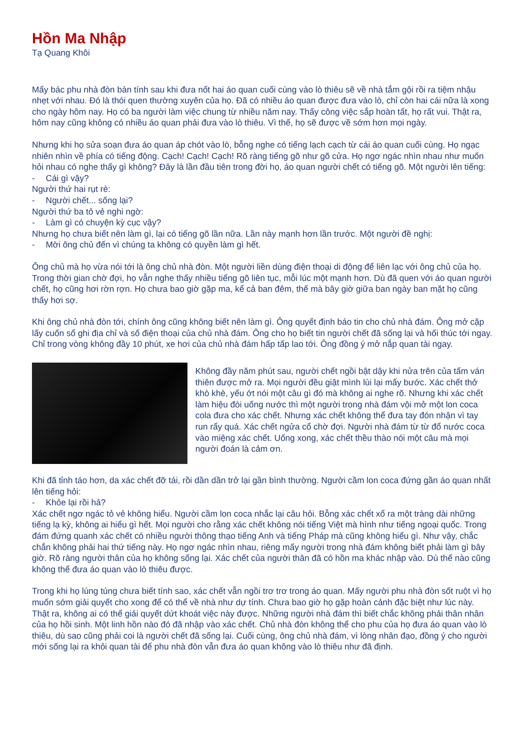Hồn Ma Nhập
Tạ Quang Khôi
Mấy bác phu nhà đòn bàn tính sau khi đưa nốt hai áo quan cuối cùng vào lò thiêu sẽ về nhà tắm gội rồi ra tiệm nhậu nhẹt với nhau. Đó là thói quen thường xuyên của họ. Đã có nhiều áo quan được đưa vào lò, chỉ còn hai cái nữa là xong cho ngày hôm nay. Họ có ba người làm việc chung từ nhiều năm nay. Thấy công việc sắp hoàn tất, họ rất vui. Thật ra, hôm nay cũng không có nhiều áo quan phải đưa vào lò thiêu. Vì thế, họ sẽ được về sớm hơn mọi ngày.
Nhưng khi họ sửa soạn đưa áo quan áp chót vào lò, bỗng nghe có tiếng lạch cạch từ cái áo quan cuối cùng. Họ ngạc nhiên nhìn về phía có tiếng động. Cạch! Cạch! Cạch! Rõ ràng tiếng gõ như gõ cửa. Họ ngơ ngác nhìn nhau như muốn hỏi nhau có nghe thấy gì không? Đây là lần đầu tiên trong đời họ, áo quan người chết có tiếng gõ. Một người lên tiếng:
- Cái gì vậy?
Người thứ hai rụt rè:
- Người chết... sống lại?
Người thứ ba tỏ vẻ nghi ngờ:
- Làm gì có chuyện kỳ cục vậy?
Nhưng họ chưa biết nên làm gì, lại có tiếng gõ lần nữa. Lần này mạnh hơn lần trước. Một người đề nghị:
- Mời ông chủ đến vì chúng ta không có quyền làm gì hết.
Ông chủ mà họ vừa nói tới là ông chủ nhà đòn. Một người liền dùng điện thoại di động để liên lạc với ông chủ của họ. Trong thời gian chờ đợi, họ vẫn nghe thấy nhiều tiếng gõ liên tục, mỗi lúc một mạnh hơn. Dù đã quen với áo quan người chết, họ cũng hơi rờn rợn. Họ chưa bao giờ gặp ma, kể cả ban đêm, thế mà bây giờ giữa ban ngày ban mặt họ cũng thấy hơi sợ.
Khi ông chủ nhà đòn tới, chính ông cũng không biết nên làm gì. Ông quyết định báo tin cho chủ nhà đám. Ông mở cặp lấy cuốn sổ ghi địa chỉ và số điện thoại của chủ nhà đám. Ông cho họ biết tin người chết đã sống lại và hối thúc tới ngay. Chỉ trong vòng không đầy 10 phút, xe hơi của chủ nhà đám hấp tấp lao tới. Ông đồng ý mở nắp quan tài ngay.
Không đầy năm phút sau, người chết ngồi bật dậy khi nửa trên của tấm ván thiên được mở ra. Mọi người đều giật mình lùi lại mấy bước. Xác chết thở khò khè, yếu ớt nói một câu gì đó mà không ai nghe rõ. Nhưng khi xác chết làm hiệu đòi uống nước thì một người trong nhà đám vội mở một lon coca cola đưa cho xác chết. Nhưng xác chết không thể đưa tay đón nhận vì tay run rẩy quá. Xác chết ngửa cổ chờ đợi. Người nhà đám từ từ đổ nước coca vào miệng xác chết. Uống xong, xác chết thều thào nói một câu mà mọi người đoán là cảm ơn.
Khi đã tỉnh táo hơn, da xác chết đỡ tái, rồi dần dần trở lại gần bình thường. Người cầm lon coca đứng gần áo quan nhất lên tiếng hỏi:
- Khỏe lại rồi hả?
Xác chết ngơ ngác tỏ vẻ không hiểu. Người cầm lon coca nhắc lại câu hỏi. Bỗng xác chết xổ ra một tràng dài những tiếng lạ kỳ, không ai hiểu gì hết. Mọi người cho rằng xác chết không nói tiếng Việt mà hình như tiếng ngoại quốc. Trong đám đứng quanh xác chết có nhiều người thông thạo tiếng Anh và tiếng Pháp mà cũng không hiểu gì. Như vậy, chắc chắn không phải hai thứ tiếng này. Họ ngơ ngác nhìn nhau, riêng mấy người trong nhà đám không biết phải làm gì bây giờ. Rõ ràng người thân của họ không sống lại. Xác chết của người thân đã có hồn ma khác nhập vào. Dù thế nào cũng không thể đưa áo quan vào lò thiêu được.
Trong khi họ lúng túng chưa biết tính sao, xác chết vẫn ngồi trơ trơ trong áo quan. Mấy người phu nhà đòn sốt ruột vì họ muốn sớm giải quyết cho xong để có thể về nhà như dự tính. Chưa bao giờ họ gặp hoàn cảnh đặc biệt như lúc này. Thật ra, không ai có thể giải quyết dứt khoát việc này được. Những người nhà đám thì biết chắc không phải thân nhân của họ hồi sinh. Một linh hồn nào đó đã nhập vào xác chết. Chủ nhà đòn không thể cho phu của họ đưa áo quan vào lò thiêu, dù sao cũng phải coi là người chết đã sống lại. Cuối cùng, ông chủ nhà đám, vì lòng nhân đạo, đồng ý cho người mới sống lại ra khỏi quan tài để phu nhà đòn vẫn đưa áo quan không vào lò thiêu như đã định.